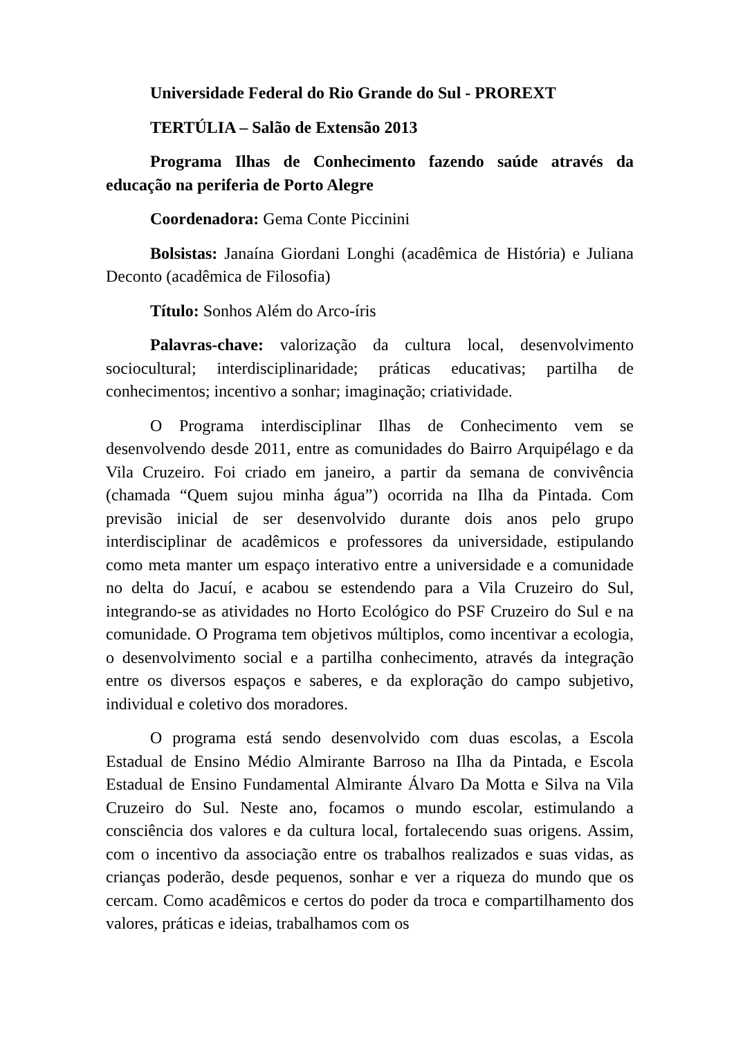Universidade Federal do Rio Grande do Sul - PROREXT
TERTÚLIA – Salão de Extensão 2013
Programa Ilhas de Conhecimento fazendo saúde através da educação na periferia de Porto Alegre
Coordenadora: Gema Conte Piccinini
Bolsistas: Janaína Giordani Longhi (acadêmica de História) e Juliana Deconto (acadêmica de Filosofia)
Título: Sonhos Além do Arco-íris
Palavras-chave: valorização da cultura local, desenvolvimento sociocultural; interdisciplinaridade; práticas educativas; partilha de conhecimentos; incentivo a sonhar; imaginação; criatividade.
O Programa interdisciplinar Ilhas de Conhecimento vem se desenvolvendo desde 2011, entre as comunidades do Bairro Arquipélago e da Vila Cruzeiro. Foi criado em janeiro, a partir da semana de convivência (chamada “Quem sujou minha água”) ocorrida na Ilha da Pintada. Com previsão inicial de ser desenvolvido durante dois anos pelo grupo interdisciplinar de acadêmicos e professores da universidade, estipulando como meta manter um espaço interativo entre a universidade e a comunidade no delta do Jacuí, e acabou se estendendo para a Vila Cruzeiro do Sul, integrando-se as atividades no Horto Ecológico do PSF Cruzeiro do Sul e na comunidade. O Programa tem objetivos múltiplos, como incentivar a ecologia, o desenvolvimento social e a partilha conhecimento, através da integração entre os diversos espaços e saberes, e da exploração do campo subjetivo, individual e coletivo dos moradores.
O programa está sendo desenvolvido com duas escolas, a Escola Estadual de Ensino Médio Almirante Barroso na Ilha da Pintada, e Escola Estadual de Ensino Fundamental Almirante Álvaro Da Motta e Silva na Vila Cruzeiro do Sul. Neste ano, focamos o mundo escolar, estimulando a consciência dos valores e da cultura local, fortalecendo suas origens. Assim, com o incentivo da associação entre os trabalhos realizados e suas vidas, as crianças poderão, desde pequenos, sonhar e ver a riqueza do mundo que os cercam. Como acadêmicos e certos do poder da troca e compartilhamento dos valores, práticas e ideias, trabalhamos com os